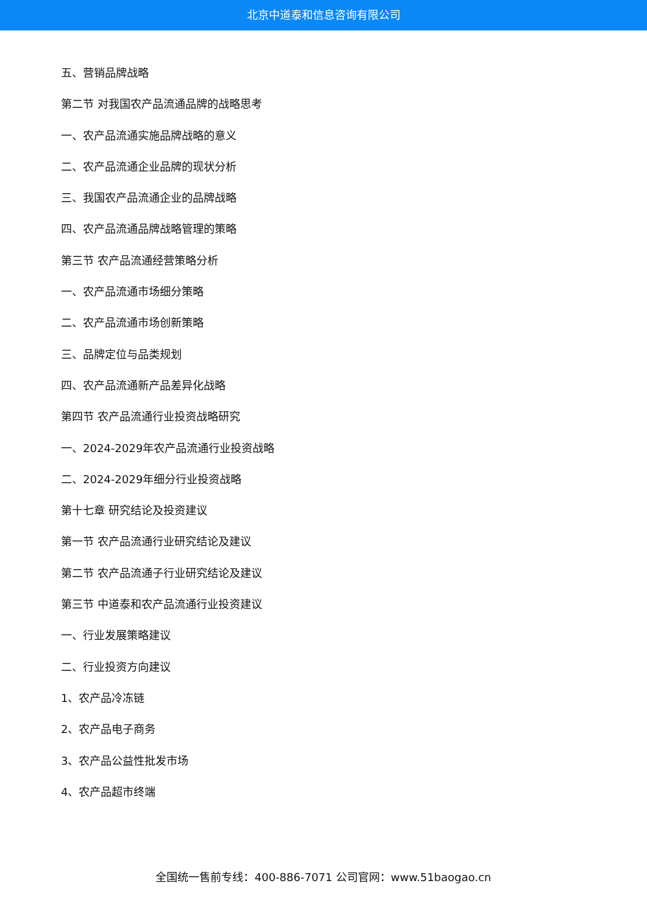北京中道泰和信息咨询有限公司
五、营销品牌战略
第二节 对我国农产品流通品牌的战略思考
一、农产品流通实施品牌战略的意义
二、农产品流通企业品牌的现状分析
三、我国农产品流通企业的品牌战略
四、农产品流通品牌战略管理的策略
第三节 农产品流通经营策略分析
一、农产品流通市场细分策略
二、农产品流通市场创新策略
三、品牌定位与品类规划
四、农产品流通新产品差异化战略
第四节 农产品流通行业投资战略研究
一、2024-2029年农产品流通行业投资战略
二、2024-2029年细分行业投资战略
第十七章 研究结论及投资建议
第一节 农产品流通行业研究结论及建议
第二节 农产品流通子行业研究结论及建议
第三节 中道泰和农产品流通行业投资建议
一、行业发展策略建议
二、行业投资方向建议
1、农产品冷冻链
2、农产品电子商务
3、农产品公益性批发市场
4、农产品超市终端
全国统一售前专线：400-886-7071 公司官网：www.51baogao.cn